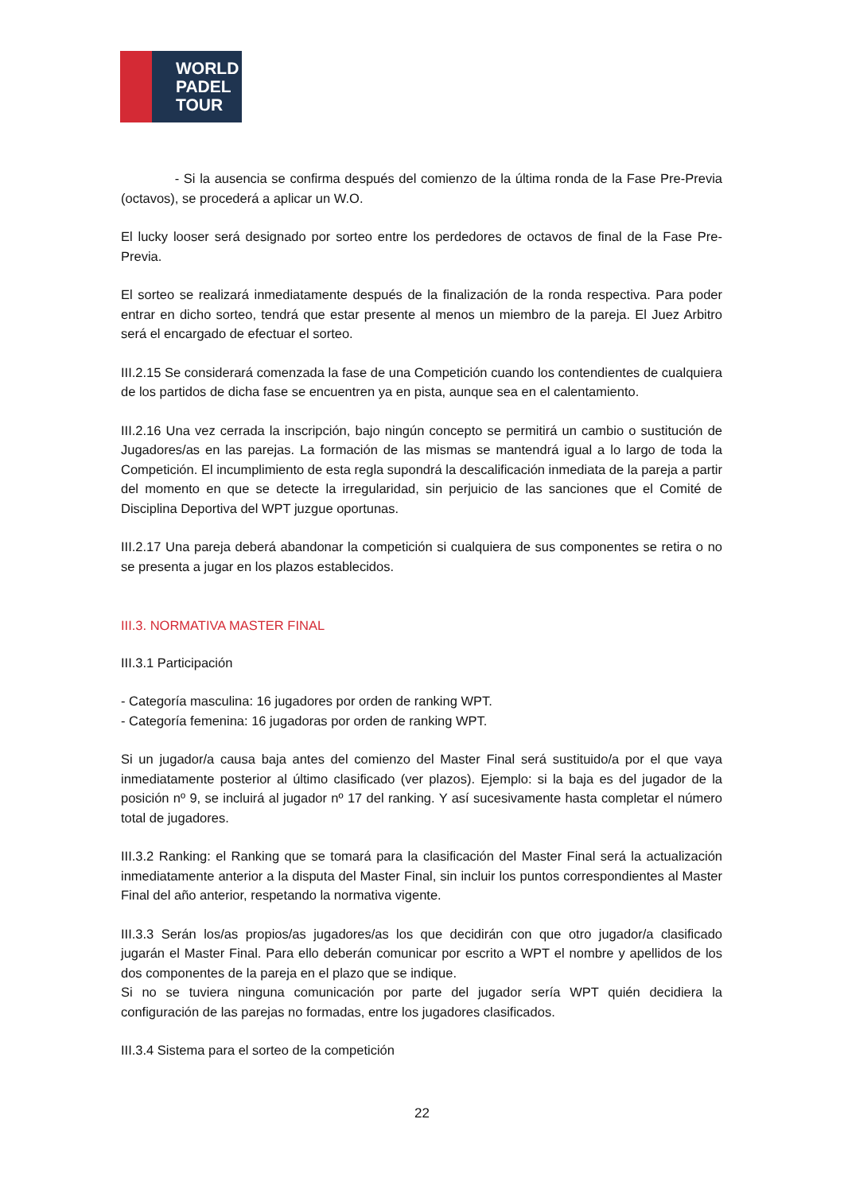WORLD
PADEL
TOUR
- Si la ausencia se confirma después del comienzo de la última ronda de la Fase Pre-Previa (octavos), se procederá a aplicar un W.O.
El lucky looser será designado por sorteo entre los perdedores de octavos de final de la Fase Pre-Previa.
El sorteo se realizará inmediatamente después de la finalización de la ronda respectiva. Para poder entrar en dicho sorteo, tendrá que estar presente al menos un miembro de la pareja. El Juez Arbitro será el encargado de efectuar el sorteo.
III.2.15 Se considerará comenzada la fase de una Competición cuando los contendientes de cualquiera de los partidos de dicha fase se encuentren ya en pista, aunque sea en el calentamiento.
III.2.16 Una vez cerrada la inscripción, bajo ningún concepto se permitirá un cambio o sustitución de Jugadores/as en las parejas. La formación de las mismas se mantendrá igual a lo largo de toda la Competición. El incumplimiento de esta regla supondrá la descalificación inmediata de la pareja a partir del momento en que se detecte la irregularidad, sin perjuicio de las sanciones que el Comité de Disciplina Deportiva del WPT juzgue oportunas.
III.2.17 Una pareja deberá abandonar la competición si cualquiera de sus componentes se retira o no se presenta a jugar en los plazos establecidos.
III.3. NORMATIVA MASTER FINAL
III.3.1 Participación
- Categoría masculina: 16 jugadores por orden de ranking WPT.
- Categoría femenina: 16 jugadoras por orden de ranking WPT.
Si un jugador/a causa baja antes del comienzo del Master Final será sustituido/a por el que vaya inmediatamente posterior al último clasificado (ver plazos). Ejemplo: si la baja es del jugador de la posición nº 9, se incluirá al jugador nº 17 del ranking. Y así sucesivamente hasta completar el número total de jugadores.
III.3.2 Ranking: el Ranking que se tomará para la clasificación del Master Final será la actualización inmediatamente anterior a la disputa del Master Final, sin incluir los puntos correspondientes al Master Final del año anterior, respetando la normativa vigente.
III.3.3 Serán los/as propios/as jugadores/as los que decidirán con que otro jugador/a clasificado jugarán el Master Final. Para ello deberán comunicar por escrito a WPT el nombre y apellidos de los dos componentes de la pareja en el plazo que se indique.
Si no se tuviera ninguna comunicación por parte del jugador sería WPT quién decidiera la configuración de las parejas no formadas, entre los jugadores clasificados.
III.3.4 Sistema para el sorteo de la competición
22